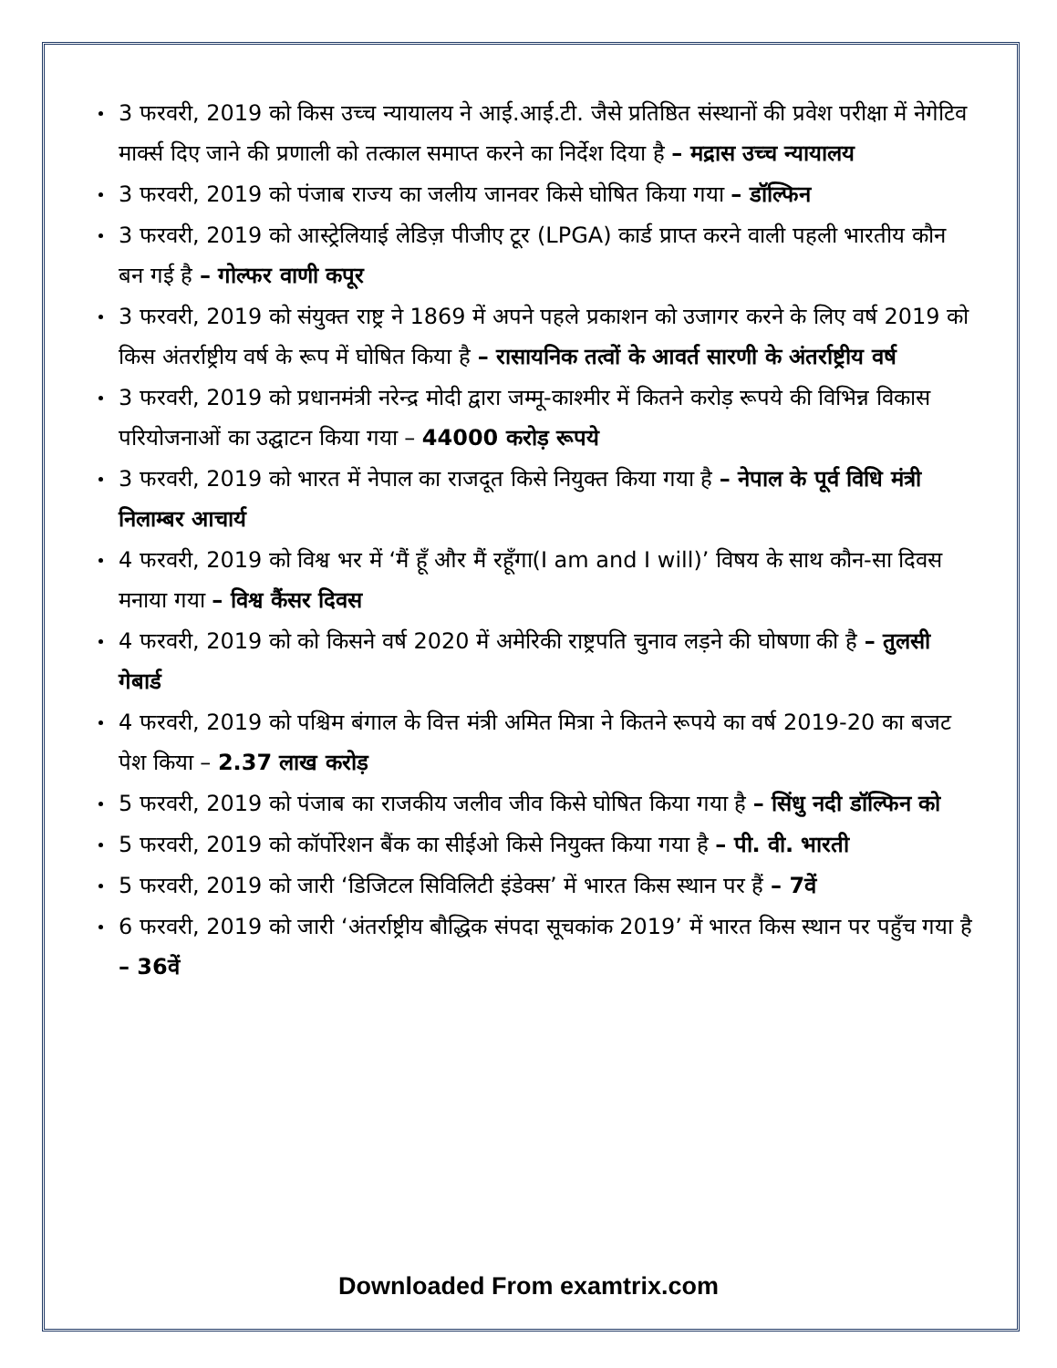3 फरवरी, 2019 को किस उच्च न्यायालय ने आई.आई.टी. जैसे प्रतिष्ठित संस्थानों की प्रवेश परीक्षा में नेगेटिव मार्क्स दिए जाने की प्रणाली को तत्काल समाप्त करने का निर्देश दिया है – मद्रास उच्च न्यायालय
3 फरवरी, 2019 को पंजाब राज्य का जलीय जानवर किसे घोषित किया गया – डॉल्फिन
3 फरवरी, 2019 को आस्ट्रेलियाई लेडिज़ पीजीए टूर (LPGA) कार्ड प्राप्त करने वाली पहली भारतीय कौन बन गई है – गोल्फर वाणी कपूर
3 फरवरी, 2019 को संयुक्त राष्ट्र ने 1869 में अपने पहले प्रकाशन को उजागर करने के लिए वर्ष 2019 को किस अंतर्राष्ट्रीय वर्ष के रूप में घोषित किया है – रासायनिक तत्वों के आवर्त सारणी के अंतर्राष्ट्रीय वर्ष
3 फरवरी, 2019 को प्रधानमंत्री नरेन्द्र मोदी द्वारा जम्मू-काश्मीर में कितने करोड़ रूपये की विभिन्न विकास परियोजनाओं का उद्घाटन किया गया – 44000 करोड़ रूपये
3 फरवरी, 2019 को भारत में नेपाल का राजदूत किसे नियुक्त किया गया है – नेपाल के पूर्व विधि मंत्री निलाम्बर आचार्य
4 फरवरी, 2019 को विश्व भर में ‘मैं हूँ और मैं रहूँगा(I am and I will)’ विषय के साथ कौन-सा दिवस मनाया गया – विश्व कैंसर दिवस
4 फरवरी, 2019 को को किसने वर्ष 2020 में अमेरिकी राष्ट्रपति चुनाव लड़ने की घोषणा की है – तुलसी गेबार्ड
4 फरवरी, 2019 को पश्चिम बंगाल के वित्त मंत्री अमित मित्रा ने कितने रूपये का वर्ष 2019-20 का बजट पेश किया – 2.37 लाख करोड़
5 फरवरी, 2019 को पंजाब का राजकीय जलीव जीव किसे घोषित किया गया है – सिंधु नदी डॉल्फिन को
5 फरवरी, 2019 को कॉर्पोरेशन बैंक का सीईओ किसे नियुक्त किया गया है – पी. वी. भारती
5 फरवरी, 2019 को जारी ‘डिजिटल सिविलिटी इंडेक्स’ में भारत किस स्थान पर हैं – 7वें
6 फरवरी, 2019 को जारी ‘अंतर्राष्ट्रीय बौद्धिक संपदा सूचकांक 2019’ में भारत किस स्थान पर पहुँच गया है – 36वें
Downloaded From examtrix.com